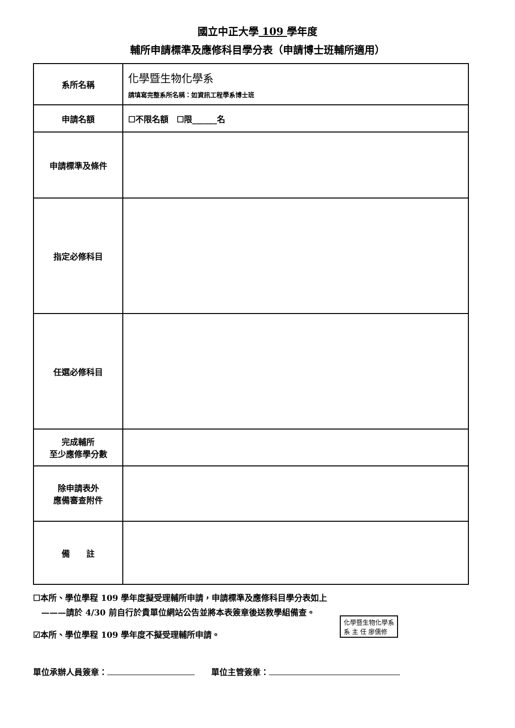國立中正大學 109 學年度
輔所申請標準及應修科目學分表（申請博士班輔所適用）
| 系所名稱 | 化學暨生物化學系 請填寫完整系所名稱：如資訊工程學系博士班 |
| 申請名額 | ☐不限名額 ☐限______名 |
| 申請標準及條件 | |
| 指定必修科目 | |
| 任選必修科目 | |
| 完成輔所 至少應修學分數 | |
| 除申請表外 應備審查附件 | |
| 備 註 | |
☐本所、學位學程 109 學年度擬受理輔所申請，申請標準及應修科目學分表如上
　———請於 4/30 前自行於貴單位網站公告並將本表簽章後送教學組備查。
☑本所、學位學程 109 學年度不擬受理輔所申請。
化學暨生物化學系
系 主 任 廖儒修
單位承辦人員簽章：　　單位主管簽章：